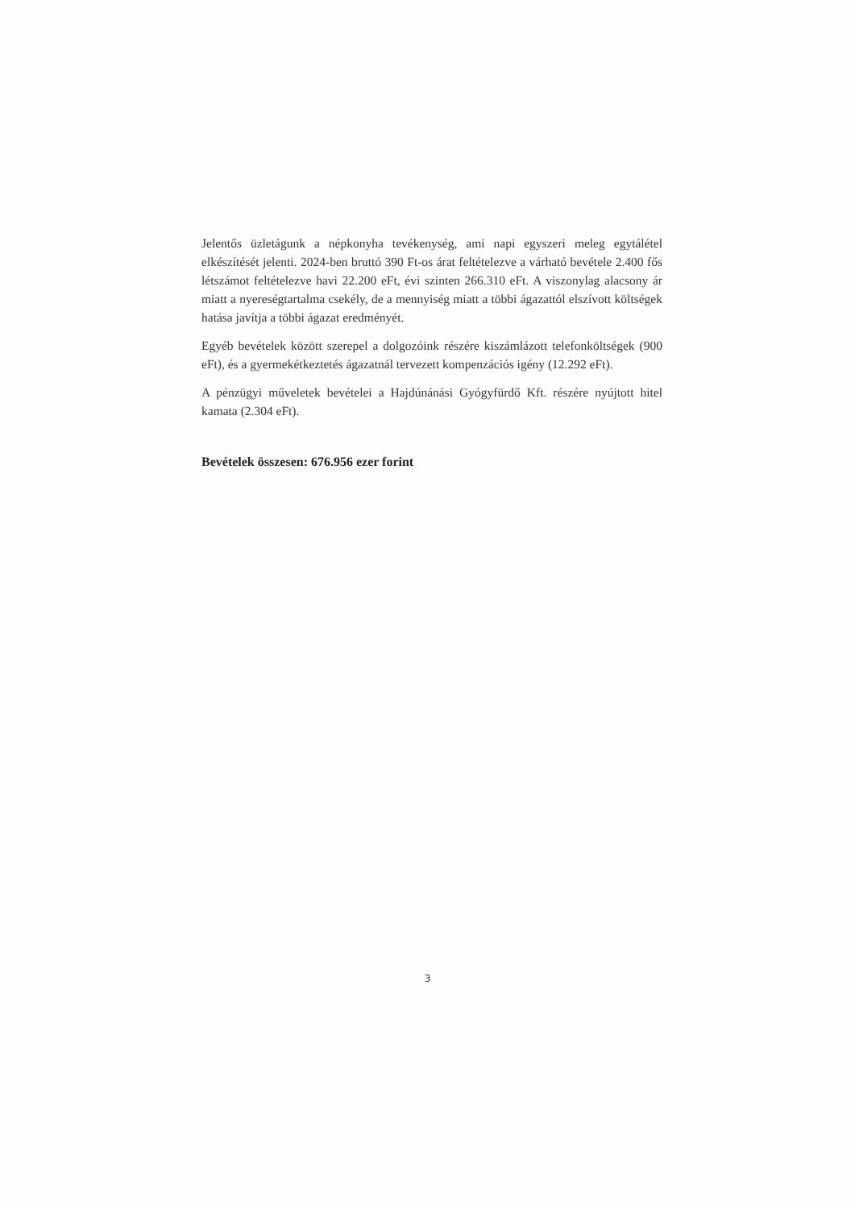Jelentős üzletágunk a népkonyha tevékenység, ami napi egyszeri meleg egytálétel elkészítését jelenti. 2024-ben bruttó 390 Ft-os árat feltételezve a várható bevétele 2.400 fős létszámot feltételezve havi 22.200 eFt, évi szinten 266.310 eFt. A viszonylag alacsony ár miatt a nyereségtartalma csekély, de a mennyiség miatt a többi ágazattól elszívott költségek hatása javítja a többi ágazat eredményét.
Egyéb bevételek között szerepel a dolgozóink részére kiszámlázott telefonköltségek (900 eFt), és a gyermekétkeztetés ágazatnál tervezett kompenzációs igény (12.292 eFt).
A pénzügyi műveletek bevételei a Hajdúnánási Gyógyfürdő Kft. részére nyújtott hitel kamata (2.304 eFt).
Bevételek összesen: 676.956 ezer forint
3